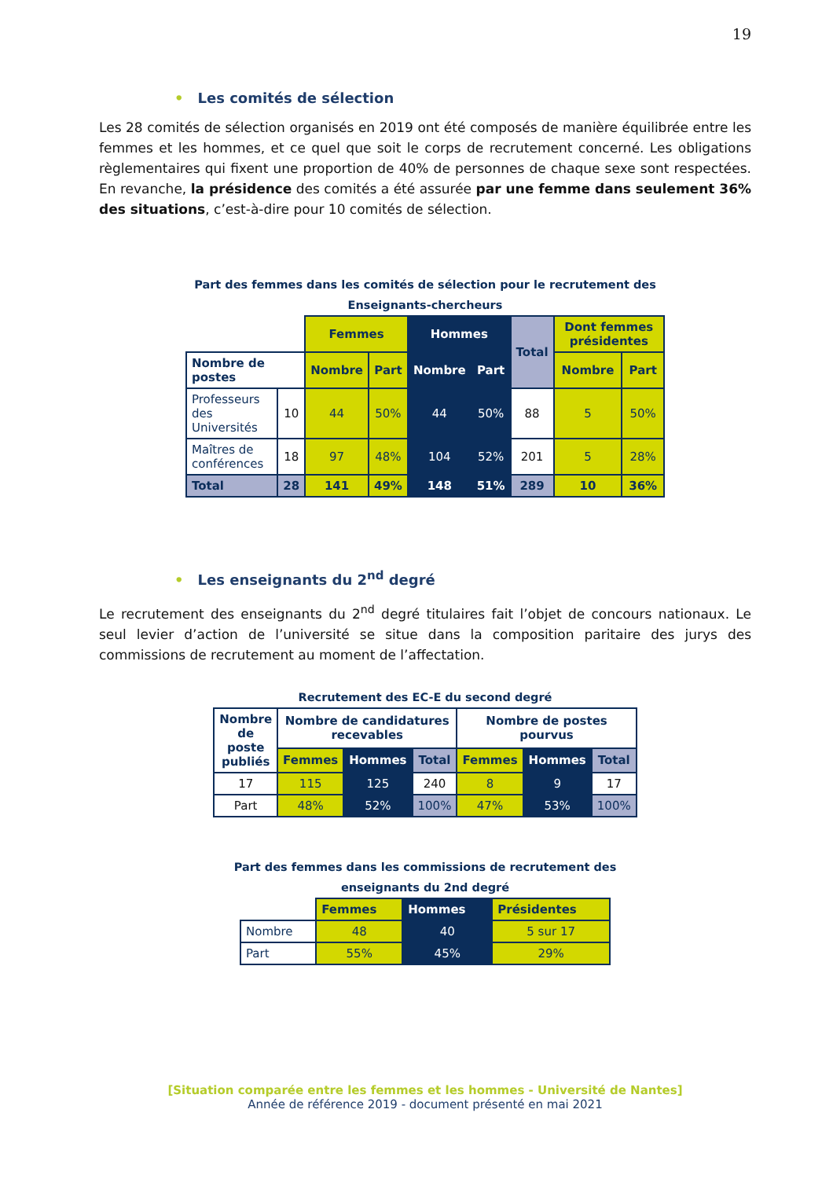19
• Les comités de sélection
Les 28 comités de sélection organisés en 2019 ont été composés de manière équilibrée entre les femmes et les hommes, et ce quel que soit le corps de recrutement concerné. Les obligations règlementaires qui fixent une proportion de 40% de personnes de chaque sexe sont respectées. En revanche, la présidence des comités a été assurée par une femme dans seulement 36% des situations, c’est-à-dire pour 10 comités de sélection.
Part des femmes dans les comités de sélection pour le recrutement des
Enseignants-chercheurs
| | | Femmes | | Hommes | | Total | Dont femmes présidentes | |
| Nombre de postes | | Nombre | Part | Nombre | Part | | Nombre | Part |
| Professeurs des Universités | 10 | 44 | 50% | 44 | 50% | 88 | 5 | 50% |
| Maîtres de conférences | 18 | 97 | 48% | 104 | 52% | 201 | 5 | 28% |
| Total | 28 | 141 | 49% | 148 | 51% | 289 | 10 | 36% |
• Les enseignants du 2<sup>nd</sup> degré
Le recrutement des enseignants du 2<sup>nd</sup> degré titulaires fait l’objet de concours nationaux. Le seul levier d’action de l’université se situe dans la composition paritaire des jurys des commissions de recrutement au moment de l’affectation.
Recrutement des EC-E du second degré
| Nombre de poste publiés | Nombre de candidatures recevables | | | Nombre de postes pourvus | | |
| --- | --- | --- | --- | --- | --- | --- |
| | Femmes | Hommes | Total | Femmes | Hommes | Total |
| 17 | 115 | 125 | 240 | 8 | 9 | 17 |
| Part | 48% | 52% | 100% | 47% | 53% | 100% |
Part des femmes dans les commissions de recrutement des
enseignants du 2nd degré
| | Femmes | Hommes | Présidentes |
| Nombre | 48 | 40 | 5 sur 17 |
| Part | 55% | 45% | 29% |
[Situation comparée entre les femmes et les hommes - Université de Nantes]
Année de référence 2019 - document présenté en mai 2021